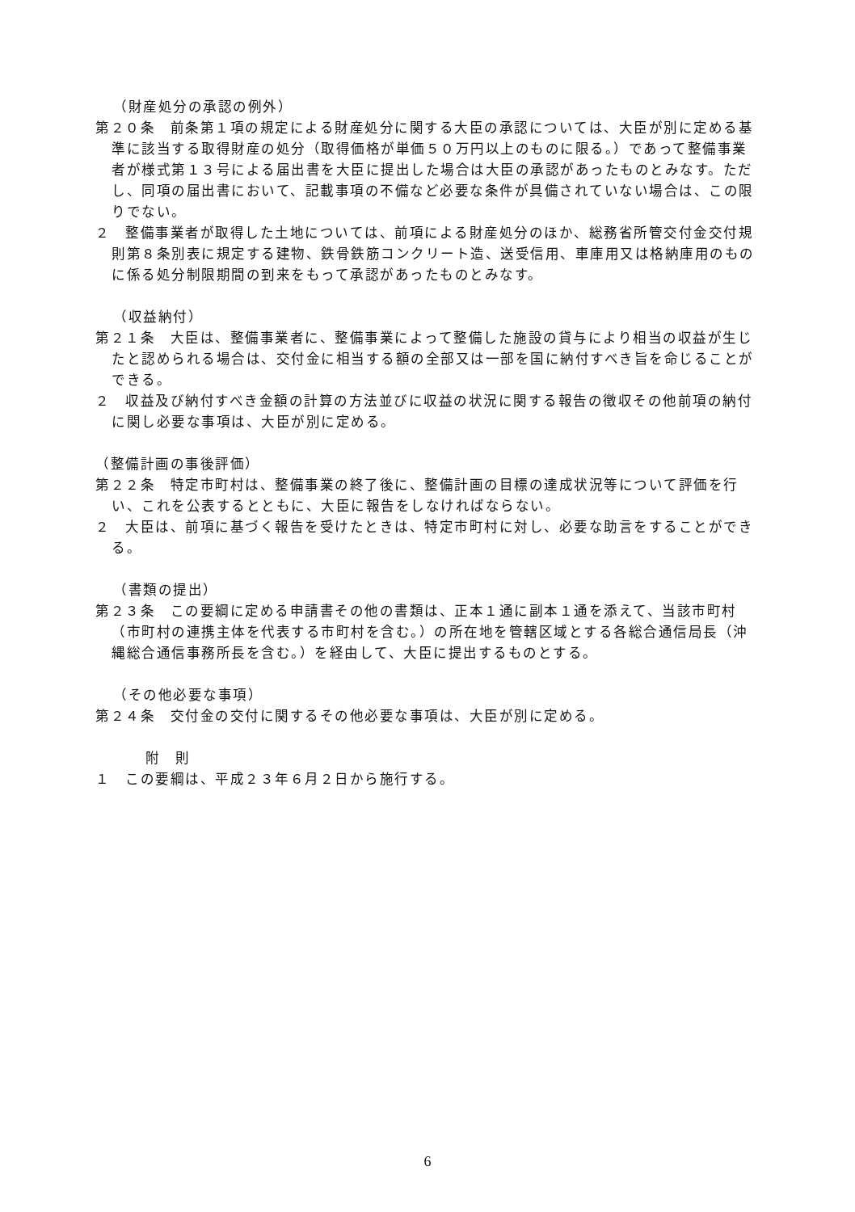（財産処分の承認の例外）
第２０条　前条第１項の規定による財産処分に関する大臣の承認については、大臣が別に定める基準に該当する取得財産の処分（取得価格が単価５０万円以上のものに限る。）であって整備事業者が様式第１３号による届出書を大臣に提出した場合は大臣の承認があったものとみなす。ただし、同項の届出書において、記載事項の不備など必要な条件が具備されていない場合は、この限りでない。
２　整備事業者が取得した土地については、前項による財産処分のほか、総務省所管交付金交付規則第８条別表に規定する建物、鉄骨鉄筋コンクリート造、送受信用、車庫用又は格納庫用のものに係る処分制限期間の到来をもって承認があったものとみなす。
（収益納付）
第２１条　大臣は、整備事業者に、整備事業によって整備した施設の貸与により相当の収益が生じたと認められる場合は、交付金に相当する額の全部又は一部を国に納付すべき旨を命じることができる。
２　収益及び納付すべき金額の計算の方法並びに収益の状況に関する報告の徴収その他前項の納付に関し必要な事項は、大臣が別に定める。
（整備計画の事後評価）
第２２条　特定市町村は、整備事業の終了後に、整備計画の目標の達成状況等について評価を行い、これを公表するとともに、大臣に報告をしなければならない。
２　大臣は、前項に基づく報告を受けたときは、特定市町村に対し、必要な助言をすることができる。
（書類の提出）
第２３条　この要綱に定める申請書その他の書類は、正本１通に副本１通を添えて、当該市町村（市町村の連携主体を代表する市町村を含む。）の所在地を管轄区域とする各総合通信局長（沖縄総合通信事務所長を含む。）を経由して、大臣に提出するものとする。
（その他必要な事項）
第２４条　交付金の交付に関するその他必要な事項は、大臣が別に定める。
附　則
１　この要綱は、平成２３年６月２日から施行する。
6